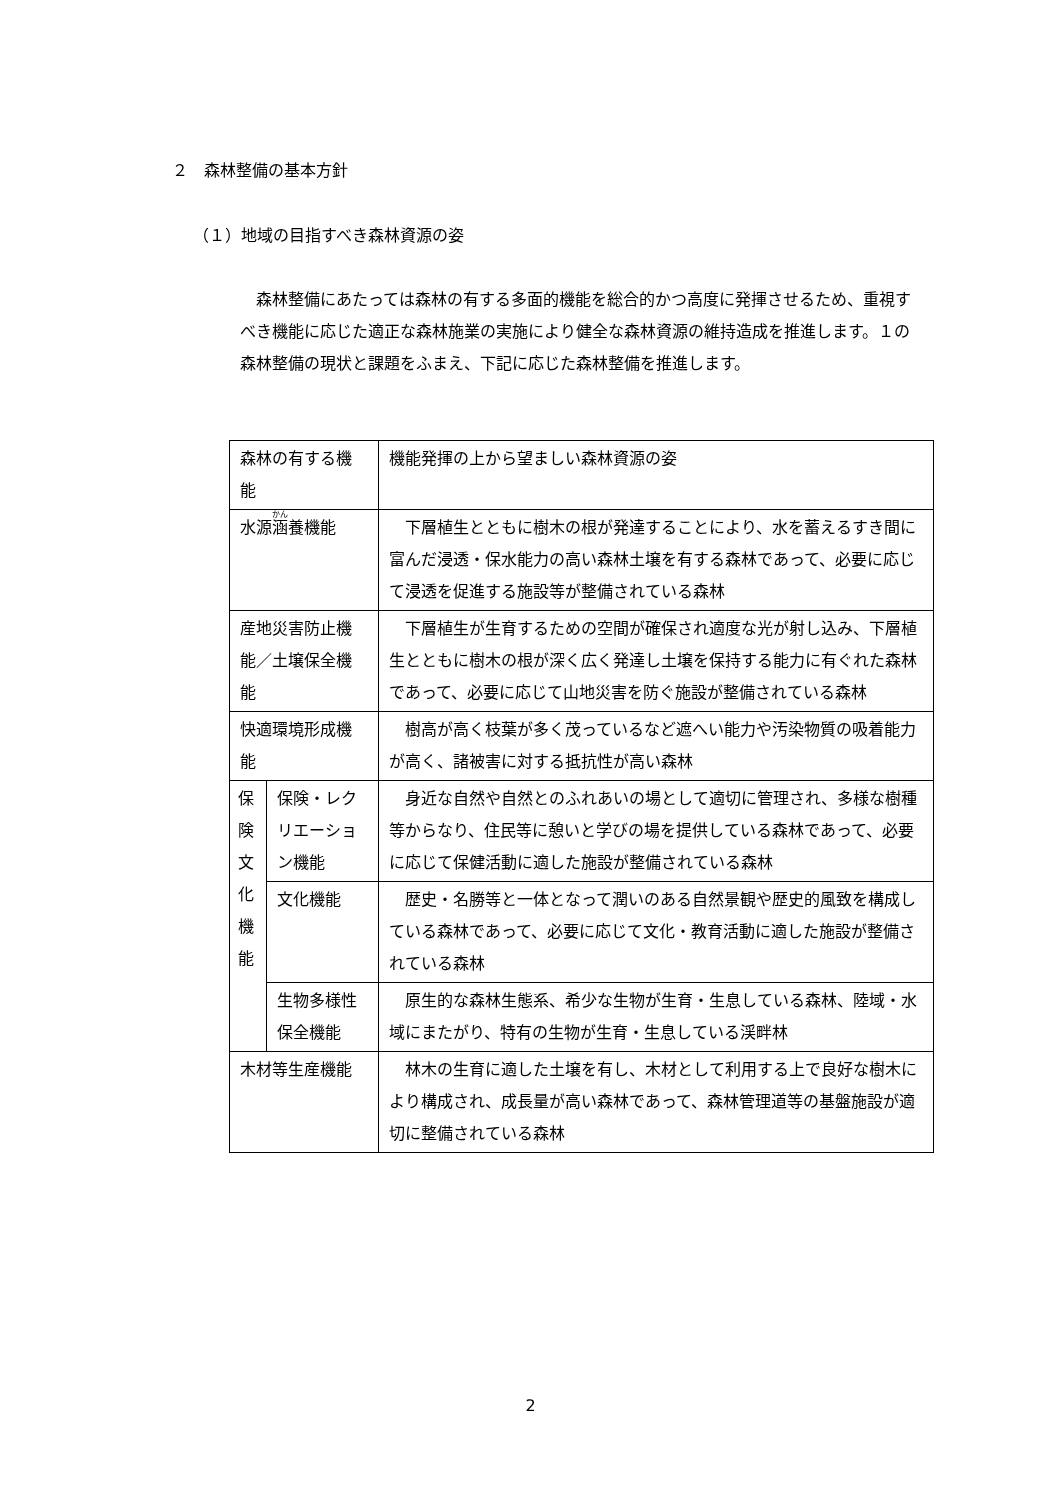２　森林整備の基本方針
（１）地域の目指すべき森林資源の姿
　森林整備にあたっては森林の有する多面的機能を総合的かつ高度に発揮させるため、重視すべき機能に応じた適正な森林施業の実施により健全な森林資源の維持造成を推進します。１の森林整備の現状と課題をふまえ、下記に応じた森林整備を推進します。
| 森林の有する機能 | | 機能発揮の上から望ましい森林資源の姿 |
| 水源 涵 養機能 | | 下層植生とともに樹木の根が発達することにより、水を蓄えるすき間に富んだ浸透・保水能力の高い森林土壌を有する森林であって、必要に応じて浸透を促進する施設等が整備されている森林 |
| 産地災害防止機能／土壌保全機能 | | 下層植生が生育するための空間が確保され適度な光が射し込み、下層植生とともに樹木の根が深く広く発達し土壌を保持する能力に有ぐれた森林であって、必要に応じて山地災害を防ぐ施設が整備されている森林 |
| 快適環境形成機能 | | 樹高が高く枝葉が多く茂っているなど遮へい能力や汚染物質の吸着能力が高く、諸被害に対する抵抗性が高い森林 |
| 保 険 文 化 機 能 | 保険・レクリエーション機能 | 身近な自然や自然とのふれあいの場として適切に管理され、多様な樹種等からなり、住民等に憩いと学びの場を提供している森林であって、必要に応じて保健活動に適した施設が整備されている森林 |
| | 文化機能 | 歴史・名勝等と一体となって潤いのある自然景観や歴史的風致を構成している森林であって、必要に応じて文化・教育活動に適した施設が整備されている森林 |
| | 生物多様性保全機能 | 原生的な森林生態系、希少な生物が生育・生息している森林、陸域・水域にまたがり、特有の生物が生育・生息している渓畔林 |
| 木材等生産機能 | | 林木の生育に適した土壌を有し、木材として利用する上で良好な樹木により構成され、成長量が高い森林であって、森林管理道等の基盤施設が適切に整備されている森林 |
2